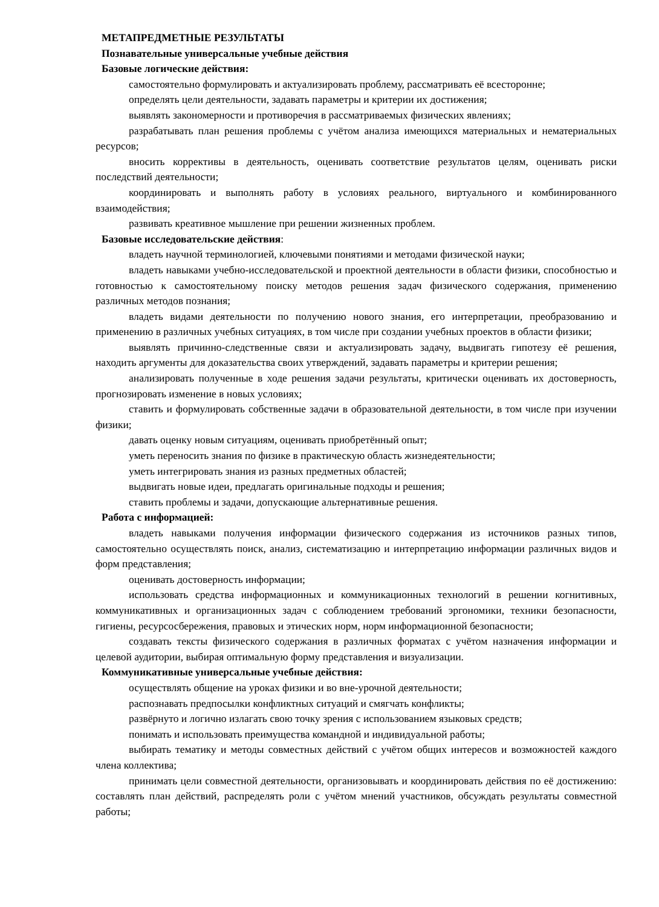МЕТАПРЕДМЕТНЫЕ РЕЗУЛЬТАТЫ
Познавательные универсальные учебные действия
Базовые логические действия:
самостоятельно формулировать и актуализировать проблему, рассматривать её всесторонне;
определять цели деятельности, задавать параметры и критерии их достижения;
выявлять закономерности и противоречия в рассматриваемых физических явлениях;
разрабатывать план решения проблемы с учётом анализа имеющихся материальных и нематериальных ресурсов;
вносить коррективы в деятельность, оценивать соответствие результатов целям, оценивать риски последствий деятельности;
координировать и выполнять работу в условиях реального, виртуального и комбинированного взаимодействия;
развивать креативное мышление при решении жизненных проблем.
Базовые исследовательские действия:
владеть научной терминологией, ключевыми понятиями и методами физической науки;
владеть навыками учебно-исследовательской и проектной деятельности в области физики, способностью и готовностью к самостоятельному поиску методов решения задач физического содержания, применению различных методов познания;
владеть видами деятельности по получению нового знания, его интерпретации, преобразованию и применению в различных учебных ситуациях, в том числе при создании учебных проектов в области физики;
выявлять причинно-следственные связи и актуализировать задачу, выдвигать гипотезу её решения, находить аргументы для доказательства своих утверждений, задавать параметры и критерии решения;
анализировать полученные в ходе решения задачи результаты, критически оценивать их достоверность, прогнозировать изменение в новых условиях;
ставить и формулировать собственные задачи в образовательной деятельности, в том числе при изучении физики;
давать оценку новым ситуациям, оценивать приобретённый опыт;
уметь переносить знания по физике в практическую область жизнедеятельности;
уметь интегрировать знания из разных предметных областей;
выдвигать новые идеи, предлагать оригинальные подходы и решения;
ставить проблемы и задачи, допускающие альтернативные решения.
Работа с информацией:
владеть навыками получения информации физического содержания из источников разных типов, самостоятельно осуществлять поиск, анализ, систематизацию и интерпретацию информации различных видов и форм представления;
оценивать достоверность информации;
использовать средства информационных и коммуникационных технологий в решении когнитивных, коммуникативных и организационных задач с соблюдением требований эргономики, техники безопасности, гигиены, ресурсосбережения, правовых и этических норм, норм информационной безопасности;
создавать тексты физического содержания в различных форматах с учётом назначения информации и целевой аудитории, выбирая оптимальную форму представления и визуализации.
Коммуникативные универсальные учебные действия:
осуществлять общение на уроках физики и во вне-урочной деятельности;
распознавать предпосылки конфликтных ситуаций и смягчать конфликты;
развёрнуто и логично излагать свою точку зрения с использованием языковых средств;
понимать и использовать преимущества командной и индивидуальной работы;
выбирать тематику и методы совместных действий с учётом общих интересов и возможностей каждого члена коллектива;
принимать цели совместной деятельности, организовывать и координировать действия по её достижению: составлять план действий, распределять роли с учётом мнений участников, обсуждать результаты совместной работы;